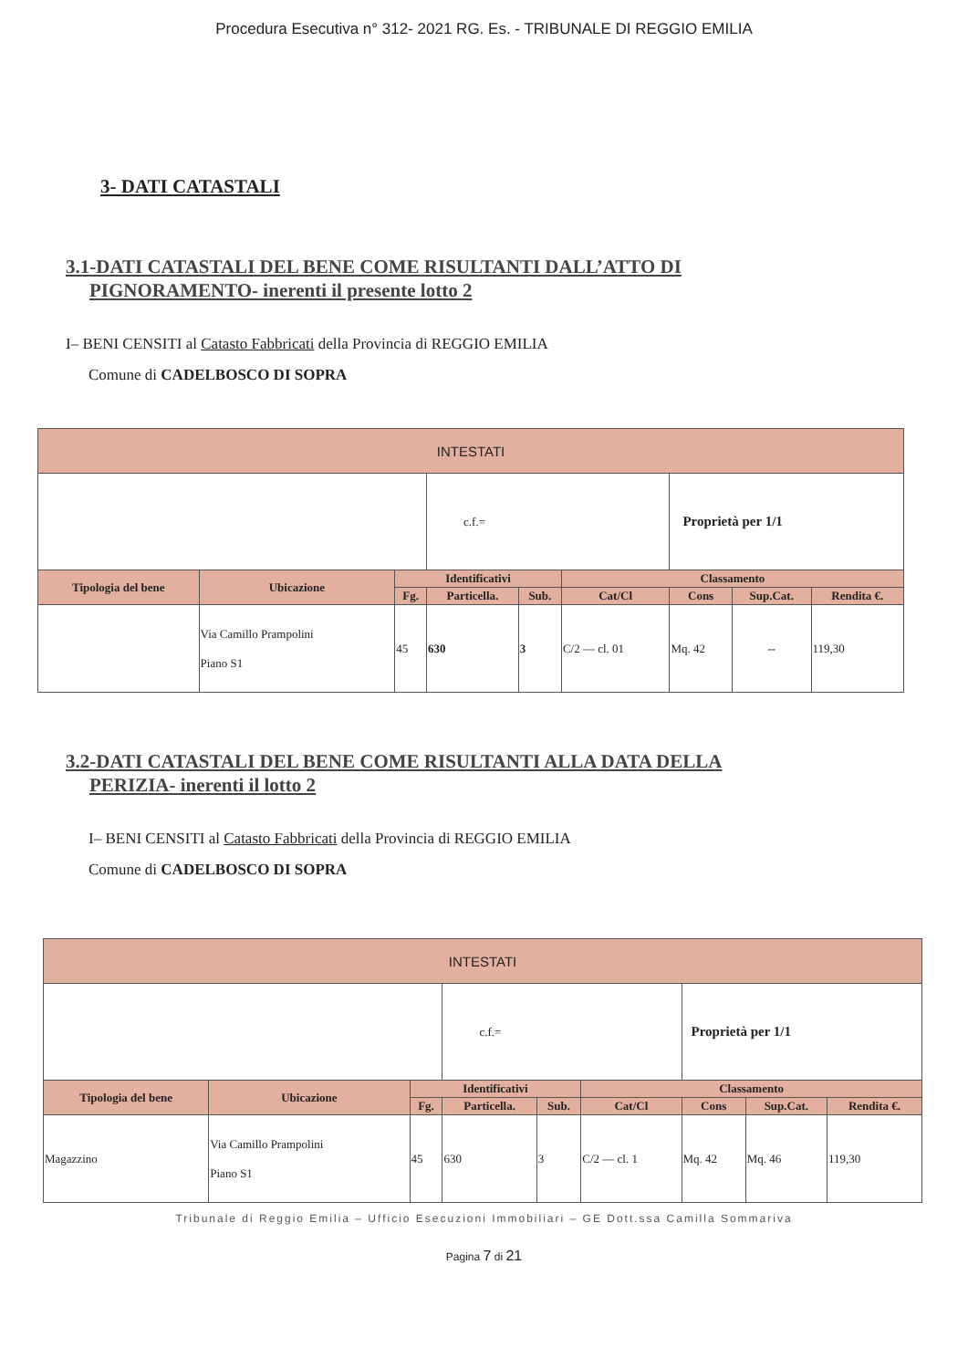Procedura Esecutiva n° 312- 2021 RG. Es. - TRIBUNALE DI REGGIO EMILIA
3- DATI CATASTALI
3.1-DATI CATASTALI DEL BENE COME RISULTANTI DALL’ATTO DI
PIGNORAMENTO- inerenti il presente lotto 2
I– BENI CENSITI al Catasto Fabbricati della Provincia di REGGIO EMILIA
Comune di CADELBOSCO DI SOPRA
| INTESTATI | | | | | | | | |
| --- | --- | --- | --- | --- | --- | --- | --- | --- |
| | | | c.f.= | | | Proprietà per 1/1 | | |
| Tipologia del bene | Ubicazione | Identificativi | | | Classamento | | | |
| | | Fg. | Particella. | Sub. | Cat/Cl | Cons | Sup.Cat. | Rendita €. |
| | Via Camillo Prampolini Piano S1 | 45 | 630 | 3 | C/2 — cl. 01 | Mq. 42 | -- | 119,30 |
3.2-DATI CATASTALI DEL BENE COME RISULTANTI ALLA DATA DELLA
PERIZIA- inerenti il lotto 2
I– BENI CENSITI al Catasto Fabbricati della Provincia di REGGIO EMILIA
Comune di CADELBOSCO DI SOPRA
| INTESTATI | | | | | | | | |
| --- | --- | --- | --- | --- | --- | --- | --- | --- |
| | | | c.f.= | | | Proprietà per 1/1 | | |
| Tipologia del bene | Ubicazione | Identificativi | | | Classamento | | | |
| | | Fg. | Particella. | Sub. | Cat/Cl | Cons | Sup.Cat. | Rendita €. |
| Magazzino | Via Camillo Prampolini Piano S1 | 45 | 630 | 3 | C/2 — cl. 1 | Mq. 42 | Mq. 46 | 119,30 |
Tribunale di Reggio Emilia – Ufficio Esecuzioni Immobiliari – GE Dott.ssa Camilla Sommariva
Pagina 7 di 21